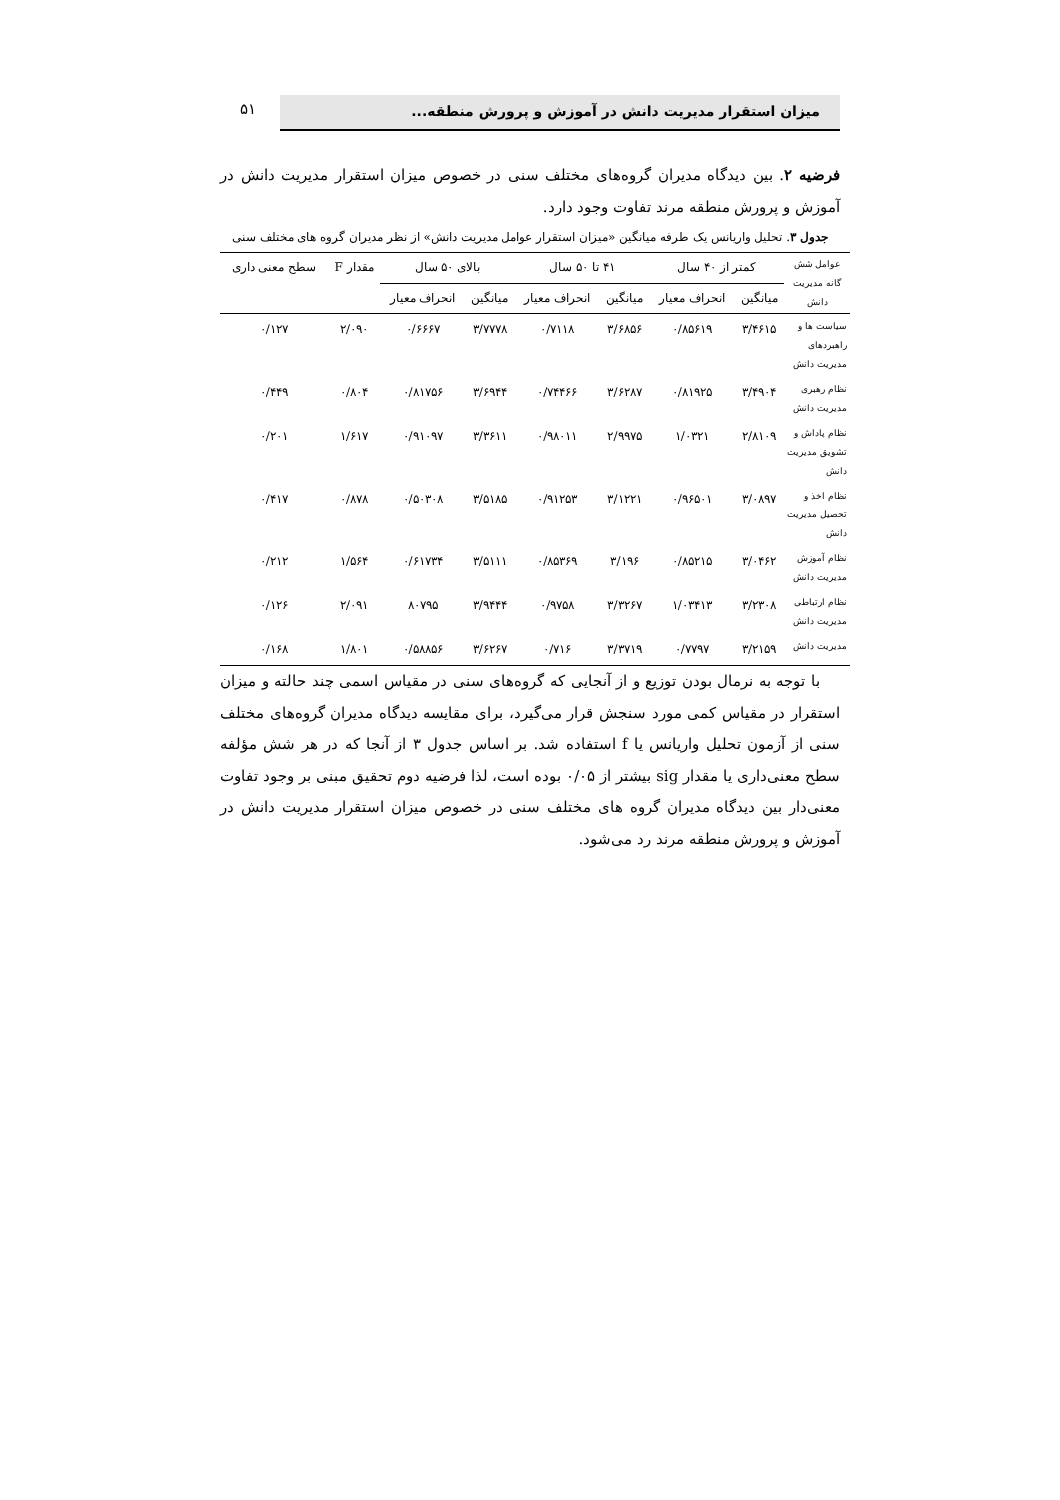۵۱ میزان استقرار مدیریت دانش در آموزش و پرورش منطقه...
فرضیه ۲. بین دیدگاه مدیران گروه‌های مختلف سنی در خصوص میزان استقرار مدیریت دانش در آموزش و پرورش منطقه مرند تفاوت وجود دارد.
جدول ۳. تحلیل واریانس یک طرفه میانگین «میزان استقرار عوامل مدیریت دانش» از نظر مدیران گروه های مختلف سنی
| عوامل شش گانه مدیریت دانش | کمتر از ۴۰ سال | | ۴۱ تا ۵۰ سال | | بالای ۵۰ سال | | مقدار F | سطح معنی داری |
| --- | --- | --- | --- | --- | --- | --- | --- | --- |
| | میانگین | انحراف معیار | میانگین | انحراف معیار | میانگین | انحراف معیار | | |
| سیاست ها و راهبردهای مدیریت دانش | ۳/۴۶۱۵ | ۰/۸۵۶۱۹ | ۳/۶۸۵۶ | ۰/۷۱۱۸ | ۳/۷۷۷۸ | ۰/۶۶۶۷ | ۲/۰۹۰ | ۰/۱۲۷ |
| نظام رهبری مدیریت دانش | ۳/۴۹۰۴ | ۰/۸۱۹۲۵ | ۳/۶۲۸۷ | ۰/۷۴۴۶۶ | ۳/۶۹۴۴ | ۰/۸۱۷۵۶ | ۰/۸۰۴ | ۰/۴۴۹ |
| نظام پاداش و تشویق مدیریت دانش | ۲/۸۱۰۹ | ۱/۰۳۲۱ | ۲/۹۹۷۵ | ۰/۹۸۰۱۱ | ۳/۳۶۱۱ | ۰/۹۱۰۹۷ | ۱/۶۱۷ | ۰/۲۰۱ |
| نظام اخذ و تحصیل مدیریت دانش | ۳/۰۸۹۷ | ۰/۹۶۵۰۱ | ۳/۱۲۲۱ | ۰/۹۱۲۵۳ | ۳/۵۱۸۵ | ۰/۵۰۳۰۸ | ۰/۸۷۸ | ۰/۴۱۷ |
| نظام آموزش مدیریت دانش | ۳/۰۴۶۲ | ۰/۸۵۲۱۵ | ۳/۱۹۶ | ۰/۸۵۳۶۹ | ۳/۵۱۱۱ | ۰/۶۱۷۳۴ | ۱/۵۶۴ | ۰/۲۱۲ |
| نظام ارتباطی مدیریت دانش | ۳/۲۳۰۸ | ۱/۰۳۴۱۳ | ۳/۳۲۶۷ | ۰/۹۷۵۸ | ۳/۹۴۴۴ | ۸۰۷۹۵ | ۲/۰۹۱ | ۰/۱۲۶ |
| مدیریت دانش | ۳/۲۱۵۹ | ۰/۷۷۹۷ | ۳/۳۷۱۹ | ۰/۷۱۶ | ۳/۶۲۶۷ | ۰/۵۸۸۵۶ | ۱/۸۰۱ | ۰/۱۶۸ |
با توجه به نرمال بودن توزیع و از آنجایی که گروه‌های سنی در مقیاس اسمی چند حالته و میزان استقرار در مقیاس کمی مورد سنجش قرار می‌گیرد، برای مقایسه دیدگاه مدیران گروه‌های مختلف سنی از آزمون تحلیل واریانس یا f استفاده شد. بر اساس جدول ۳ از آنجا که در هر شش مؤلفه سطح معنی‌داری یا مقدار sig بیشتر از ۰/۰۵ بوده است، لذا فرضیه دوم تحقیق مبنی بر وجود تفاوت معنی‌دار بین دیدگاه مدیران گروه های مختلف سنی در خصوص میزان استقرار مدیریت دانش در آموزش و پرورش منطقه مرند رد می‌شود.